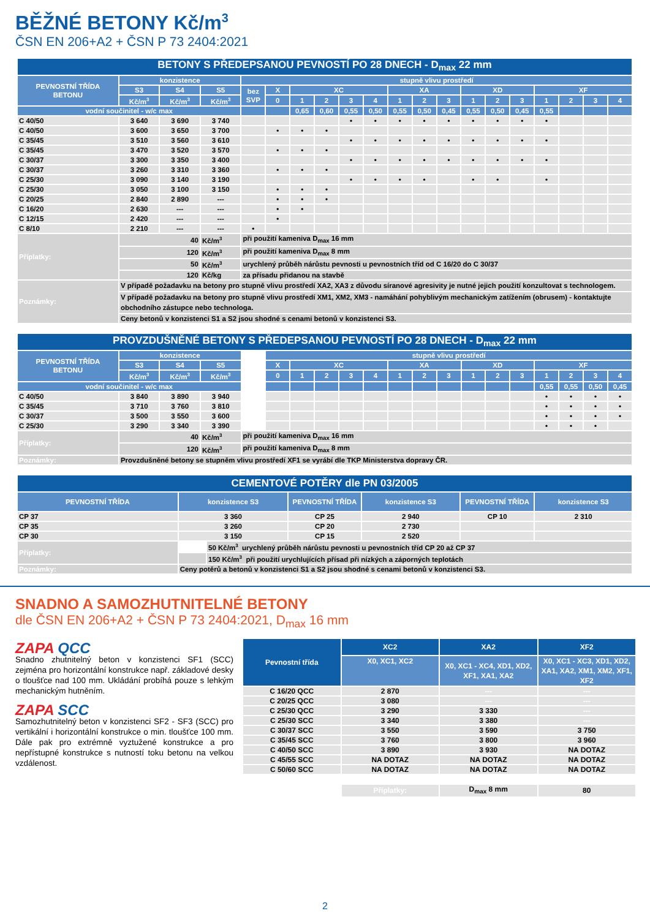BĚŽNÉ BETONY Kč/m<sup>3</sup>
ČSN EN 206+A2 + ČSN P 73 2404:2021
| BETONY S PŘEDEPSANOU PEVNOSTÍ PO 28 DNECH - D<sub>max</sub> 22 mm | | | | | | | | | | | | | | | | | | | |
| --- | --- | --- | --- | --- | --- | --- | --- | --- | --- | --- | --- | --- | --- | --- | --- | --- | --- | --- | --- |
| PEVNOSTNÍ TŘÍDA BETONU | konzistence | | | stupně vlivu prostředí | | | | | | | | | | | | | | | |
| | S3 | S4 | S5 | bez SVP | X | XC | | | | XA | | | XD | | | XF | | | |
| | Kč/m<sup>3</sup> | Kč/m<sup>3</sup> | Kč/m<sup>3</sup> | | 0 | 1 | 2 | 3 | 4 | 1 | 2 | 3 | 1 | 2 | 3 | 1 | 2 | 3 | 4 |
| vodní součinitel - w/c max | | | | | | 0,65 | 0,60 | 0,55 | 0,50 | 0,55 | 0,50 | 0,45 | 0,55 | 0,50 | 0,45 | 0,55 | | | |
| C 40/50 | 3 640 | 3 690 | 3 740 | | | | | • | • | • | • | • | • | • | • | • | | | |
| C 40/50 | 3 600 | 3 650 | 3 700 | | • | • | • | | | | | | | | | | | | |
| C 35/45 | 3 510 | 3 560 | 3 610 | | | | | • | • | • | • | • | • | • | • | • | | | |
| C 35/45 | 3 470 | 3 520 | 3 570 | | • | • | • | | | | | | | | | | | | |
| C 30/37 | 3 300 | 3 350 | 3 400 | | | | | • | • | • | • | • | • | • | • | • | | | |
| C 30/37 | 3 260 | 3 310 | 3 360 | | • | • | • | | | | | | | | | | | | |
| C 25/30 | 3 090 | 3 140 | 3 190 | | | | | • | • | • | • | | • | • | | • | | | |
| C 25/30 | 3 050 | 3 100 | 3 150 | | • | • | • | | | | | | | | | | | | |
| C 20/25 | 2 840 | 2 890 | --- | | • | • | • | | | | | | | | | | | | |
| C 16/20 | 2 630 | --- | --- | | • | • | | | | | | | | | | | | | |
| C 12/15 | 2 420 | --- | --- | | • | | | | | | | | | | | | | | |
| C 8/10 | 2 210 | --- | --- | • | | | | | | | | | | | | | | | |
| Příplatky: | 40 | | Kč/m<sup>3</sup> | při použití kameniva D<sub>max</sub> 16 mm | | | | | | | | | | | | | | | |
| | 120 | | Kč/m<sup>3</sup> | při použití kameniva D<sub>max</sub> 8 mm | | | | | | | | | | | | | | | |
| | 50 | | Kč/m<sup>3</sup> | urychlený průběh nárůstu pevnosti u pevnostních tříd od C 16/20 do C 30/37 | | | | | | | | | | | | | | | |
| | 120 | | Kč/kg | za přísadu přidanou na stavbě | | | | | | | | | | | | | | | |
| Poznámky: | V případě požadavku na betony pro stupně vlivu prostředí XA2, XA3 z důvodu síranové agresivity je nutné jejich použití konzultovat s technologem. | | | | | | | | | | | | | | | | | | |
| | V případě požadavku na betony pro stupně vlivu prostředí XM1, XM2, XM3 - namáhání pohyblivým mechanickým zatížením (obrusem) - kontaktujte obchodního zástupce nebo technologa. | | | | | | | | | | | | | | | | | | |
| | Ceny betonů v konzistenci S1 a S2 jsou shodné s cenami betonů v konzistenci S3. | | | | | | | | | | | | | | | | | | |
| PROVZDUŠNĚNÉ BETONY S PŘEDEPSANOU PEVNOSTÍ PO 28 DNECH - D<sub>max</sub> 22 mm | | | | | | | | | | | | | | | | | | | |
| --- | --- | --- | --- | --- | --- | --- | --- | --- | --- | --- | --- | --- | --- | --- | --- | --- | --- | --- | --- |
| PEVNOSTNÍ TŘÍDA BETONU | konzistence | | | | stupně vlivu prostředí | | | | | | | | | | | | | | |
| | S3 | S4 | S5 | | X | XC | | | | XA | | | XD | | | XF | | | |
| | Kč/m<sup>3</sup> | Kč/m<sup>3</sup> | Kč/m<sup>3</sup> | | 0 | 1 | 2 | 3 | 4 | 1 | 2 | 3 | 1 | 2 | 3 | 1 | 2 | 3 | 4 |
| vodní součinitel - w/c max | | | | | | | | | | | | | | | | 0,55 | 0,55 | 0,50 | 0,45 |
| C 40/50 | 3 840 | 3 890 | 3 940 | | | | | | | | | | | | | • | • | • | • |
| C 35/45 | 3 710 | 3 760 | 3 810 | | | | | | | | | | | | | • | • | • | • |
| C 30/37 | 3 500 | 3 550 | 3 600 | | | | | | | | | | | | | • | • | • | • |
| C 25/30 | 3 290 | 3 340 | 3 390 | | | | | | | | | | | | | • | • | • | |
| Příplatky: | 40 | | Kč/m<sup>3</sup> | při použití kameniva D<sub>max</sub> 16 mm | | | | | | | | | | | | | | | |
| | 120 | | Kč/m<sup>3</sup> | při použití kameniva D<sub>max</sub> 8 mm | | | | | | | | | | | | | | | |
| Poznámky: | Provzdušněné betony se stupněm vlivu prostředí XF1 se vyrábí dle TKP Ministerstva dopravy ČR. | | | | | | | | | | | | | | | | | | |
| CEMENTOVÉ POTĚRY dle PN 03/2005 | | | | | | |
| --- | --- | --- | --- | --- | --- | --- |
| PEVNOSTNÍ TŘÍDA | konzistence S3 | | PEVNOSTNÍ TŘÍDA | konzistence S3 | PEVNOSTNÍ TŘÍDA | konzistence S3 |
| CP 37 | 3 360 | | CP 25 | 2 940 | CP 10 | 2 310 |
| CP 35 | 3 260 | | CP 20 | 2 730 | | |
| CP 30 | 3 150 | | CP 15 | 2 520 | | |
| Příplatky: | | 50 Kč/m<sup>3</sup> urychlený průběh nárůstu pevnosti u pevnostních tříd CP 20 až CP 37 | | | | |
| | | 150 Kč/m<sup>3</sup> při použití urychlujících přísad při nízkých a záporných teplotách | | | | |
| Poznámky: | Ceny potěrů a betonů v konzistenci S1 a S2 jsou shodné s cenami betonů v konzistenci S3. | | | | | |
SNADNO A SAMOZHUTNITELNÉ BETONY
dle ČSN EN 206+A2 + ČSN P 73 2404:2021, D<sub>max</sub> 16 mm
ZAPA QCC
Snadno zhutnitelný beton v konzistenci SF1 (SCC) zejména pro horizontální konstrukce např. základové desky o tloušťce nad 100 mm. Ukládání probíhá pouze s lehkým mechanickým hutněním.
ZAPA SCC
Samozhutnitelný beton v konzistenci SF2 - SF3 (SCC) pro vertikální i horizontální konstrukce o min. tloušťce 100 mm. Dále pak pro extrémně vyztužené konstrukce a pro nepřístupné konstrukce s nutností toku betonu na velkou vzdálenost.
| Pevnostní třída | XC2 | XA2 | XF2 |
| --- | --- | --- | --- |
| | X0, XC1, XC2 | X0, XC1 - XC4, XD1, XD2, XF1, XA1, XA2 | X0, XC1 - XC3, XD1, XD2, XA1, XA2, XM1, XM2, XF1, XF2 |
| C 16/20 QCC | 2 870 | --- | --- |
| C 20/25 QCC | 3 080 | --- | --- |
| C 25/30 QCC | 3 290 | 3 330 | --- |
| C 25/30 SCC | 3 340 | 3 380 | --- |
| C 30/37 SCC | 3 550 | 3 590 | 3 750 |
| C 35/45 SCC | 3 760 | 3 800 | 3 960 |
| C 40/50 SCC | 3 890 | 3 930 | NA DOTAZ |
| C 45/55 SCC | NA DOTAZ | NA DOTAZ | NA DOTAZ |
| C 50/60 SCC | NA DOTAZ | NA DOTAZ | NA DOTAZ |
| | Příplatky: | D<sub>max</sub> 8 mm | 80 |
2